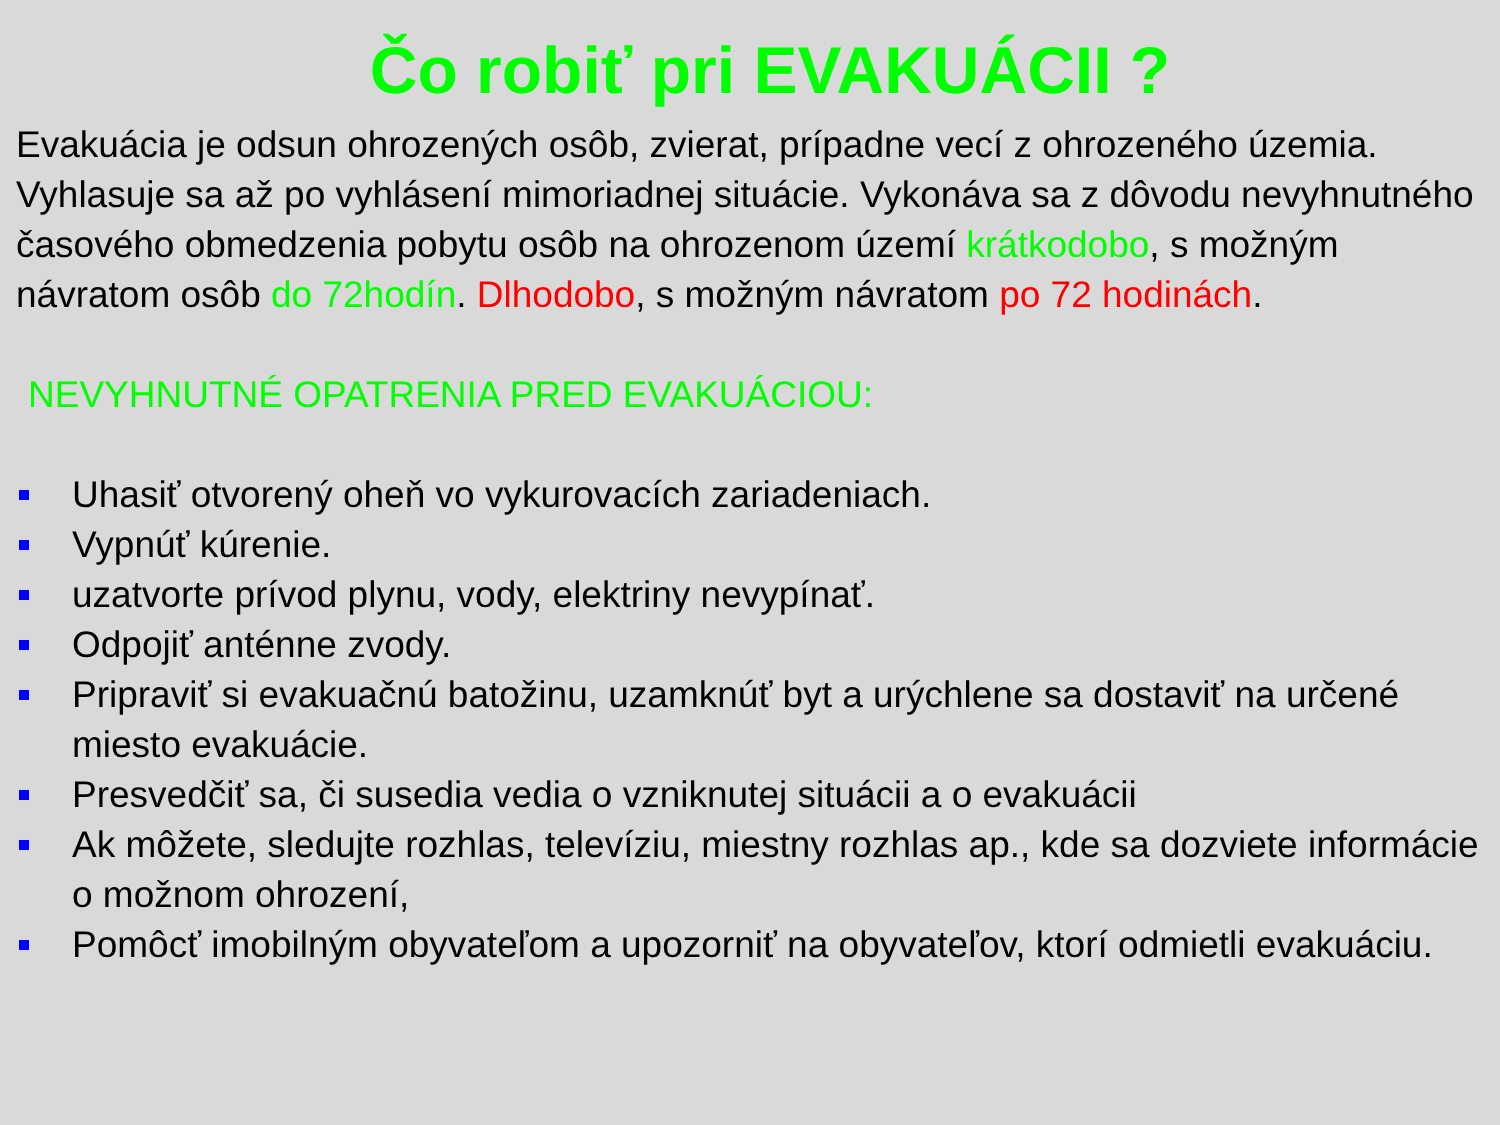Čo robiť pri EVAKUÁCII ?
Evakuácia je odsun ohrozených osôb, zvierat, prípadne vecí z ohrozeného územia. Vyhlasuje sa až po vyhlásení mimoriadnej situácie. Vykonáva sa z dôvodu nevyhnutného časového obmedzenia pobytu osôb na ohrozenom území krátkodobo, s možným návratom osôb do 72hodín. Dlhodobo, s možným návratom po 72 hodinách.
NEVYHNUTNÉ OPATRENIA PRED EVAKUÁCIOU:
Uhasiť otvorený oheň vo vykurovacích zariadeniach.
Vypnúť kúrenie.
uzatvorte prívod plynu, vody, elektriny nevypínať.
Odpojiť anténne zvody.
Pripraviť si evakuačnú batožinu, uzamknúť byt a urýchlene sa dostaviť na určené miesto evakuácie.
Presvedčiť sa, či susedia vedia o vzniknutej situácii a o evakuácii
Ak môžete, sledujte rozhlas, televíziu, miestny rozhlas ap., kde sa dozviete informácie o možnom ohrození,
Pomôcť imobilným obyvateľom a upozorniť na obyvateľov, ktorí odmietli evakuáciu.